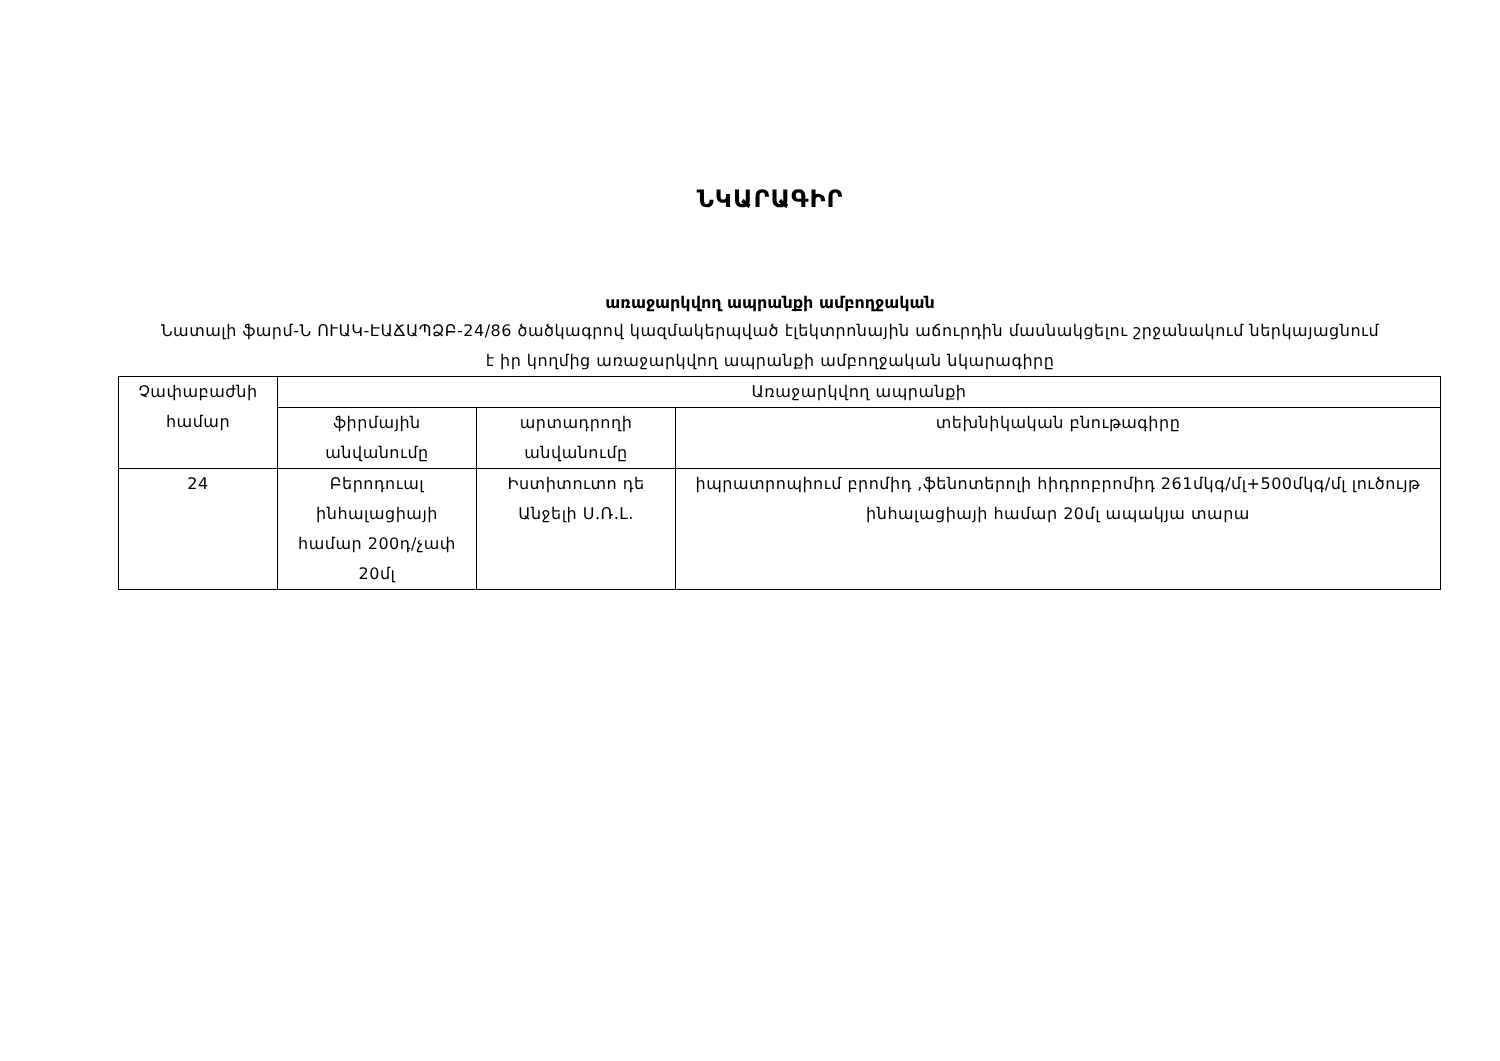ՆԿԱՐԱԳԻՐ
առաջարկվող ապրանքի ամբողջական
Նատալի ֆարմ-Ն ՈՒԱԿ-ԷԱՃԱՊՁԲ-24/86 ծածկագրով կազմակերպված էլեկտրոնային աճուրդին մասնակցելու շրջանակում ներկայացնում է իր կողմից առաջարկվող ապրանքի ամբողջական նկարագիրը
| Չափաբաժնի համար | Առաջարկվող ապրանքի | | |
| --- | --- | --- | --- |
| | ֆիրմային անվանումը | արտադրողի անվանումը | տեխնիկական բնութագիրը |
| 24 | Բերոդուալ ինհալացիայի համար 200դ/չափ 20մլ | Իստիտուտո դե Անջելի Ս.Ռ.Լ. | իպրատրոպիում բրոմիդ ,ֆենոտերոլի հիդրոբրոմիդ 261մկգ/մլ+500մկգ/մլ լուծույթ ինհալացիայի համար 20մլ ապակյա տարա |